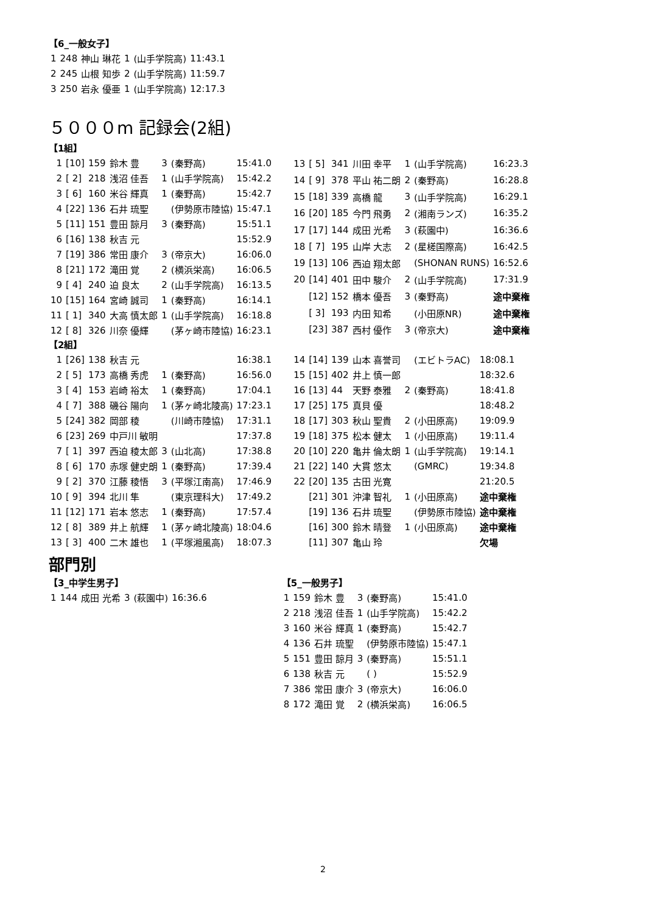【6_一般女子】
| 1 | 248 | 神山 琳花 | 1 | (山手学院高) | 11:43.1 |
| 2 | 245 | 山根 知歩 | 2 | (山手学院高) | 11:59.7 |
| 3 | 250 | 岩永 優亜 | 1 | (山手学院高) | 12:17.3 |
５０００m 記録会(2組)
【1組】
| 1 | [10] | 159 | 鈴木 豊 | 3 | (秦野高) | 15:41.0 |
| 2 | [ 2] | 218 | 浅沼 佳吾 | 1 | (山手学院高) | 15:42.2 |
| 3 | [ 6] | 160 | 米谷 輝真 | 1 | (秦野高) | 15:42.7 |
| 4 | [22] | 136 | 石井 琉聖 | | (伊勢原市陸協) | 15:47.1 |
| 5 | [11] | 151 | 豊田 諒月 | 3 | (秦野高) | 15:51.1 |
| 6 | [16] | 138 | 秋吉 元 | | | 15:52.9 |
| 7 | [19] | 386 | 常田 康介 | 3 | (帝京大) | 16:06.0 |
| 8 | [21] | 172 | 滝田 覚 | 2 | (横浜栄高) | 16:06.5 |
| 9 | [ 4] | 240 | 迫 良太 | 2 | (山手学院高) | 16:13.5 |
| 10 | [15] | 164 | 宮崎 誠司 | 1 | (秦野高) | 16:14.1 |
| 11 | [ 1] | 340 | 大高 慎太郎 | 1 | (山手学院高) | 16:18.8 |
| 12 | [ 8] | 326 | 川奈 優輝 | | (茅ヶ崎市陸協) | 16:23.1 |
| 13 | [ 5] | 341 | 川田 幸平 | 1 | (山手学院高) | 16:23.3 |
| 14 | [ 9] | 378 | 平山 祐二朗 | 2 | (秦野高) | 16:28.8 |
| 15 | [18] | 339 | 高橋 龍 | 3 | (山手学院高) | 16:29.1 |
| 16 | [20] | 185 | 今門 飛勇 | 2 | (湘南ランズ) | 16:35.2 |
| 17 | [17] | 144 | 成田 光希 | 3 | (萩園中) | 16:36.6 |
| 18 | [ 7] | 195 | 山岸 大志 | 2 | (星槎国際高) | 16:42.5 |
| 19 | [13] | 106 | 西迫 翔太郎 | | (SHONAN RUNS) | 16:52.6 |
| 20 | [14] | 401 | 田中 駿介 | 2 | (山手学院高) | 17:31.9 |
| | [12] | 152 | 橋本 優吾 | 3 | (秦野高) | 途中棄権 |
| | [ 3] | 193 | 内田 知希 | | (小田原NR) | 途中棄権 |
| | [23] | 387 | 西村 優作 | 3 | (帝京大) | 途中棄権 |
【2組】
| 1 | [26] | 138 | 秋吉 元 | | | 16:38.1 |
| 2 | [ 5] | 173 | 高橋 秀虎 | 1 | (秦野高) | 16:56.0 |
| 3 | [ 4] | 153 | 岩崎 裕太 | 1 | (秦野高) | 17:04.1 |
| 4 | [ 7] | 388 | 磯谷 陽向 | 1 | (茅ヶ崎北陵高) | 17:23.1 |
| 5 | [24] | 382 | 岡部 稜 | | (川崎市陸協) | 17:31.1 |
| 6 | [23] | 269 | 中戸川 敏明 | | | 17:37.8 |
| 7 | [ 1] | 397 | 西迫 稜太郎 | 3 | (山北高) | 17:38.8 |
| 8 | [ 6] | 170 | 赤塚 健史朗 | 1 | (秦野高) | 17:39.4 |
| 9 | [ 2] | 370 | 江藤 稜悟 | 3 | (平塚江南高) | 17:46.9 |
| 10 | [ 9] | 394 | 北川 隼 | | (東京理科大) | 17:49.2 |
| 11 | [12] | 171 | 岩本 悠志 | 1 | (秦野高) | 17:57.4 |
| 12 | [ 8] | 389 | 井上 航輝 | 1 | (茅ヶ崎北陵高) | 18:04.6 |
| 13 | [ 3] | 400 | 二木 雄也 | 1 | (平塚湘風高) | 18:07.3 |
| 14 | [14] | 139 | 山本 喜誉司 | | (エビトラAC) | 18:08.1 |
| 15 | [15] | 402 | 井上 慎一郎 | | | 18:32.6 |
| 16 | [13] | 44 | 天野 泰雅 | 2 | (秦野高) | 18:41.8 |
| 17 | [25] | 175 | 真貝 優 | | | 18:48.2 |
| 18 | [17] | 303 | 秋山 聖貴 | 2 | (小田原高) | 19:09.9 |
| 19 | [18] | 375 | 松本 健太 | 1 | (小田原高) | 19:11.4 |
| 20 | [10] | 220 | 亀井 倫太朗 | 1 | (山手学院高) | 19:14.1 |
| 21 | [22] | 140 | 大貫 悠太 | | (GMRC) | 19:34.8 |
| 22 | [20] | 135 | 古田 光寛 | | | 21:20.5 |
| | [21] | 301 | 沖津 智礼 | 1 | (小田原高) | 途中棄権 |
| | [19] | 136 | 石井 琉聖 | | (伊勢原市陸協) | 途中棄権 |
| | [16] | 300 | 鈴木 晴登 | 1 | (小田原高) | 途中棄権 |
| | [11] | 307 | 亀山 玲 | | | 欠場 |
部門別
【3_中学生男子】
| 1 | 144 | 成田 光希 | 3 | (萩園中) | 16:36.6 |
【5_一般男子】
| 1 | 159 | 鈴木 豊 | 3 | (秦野高) | 15:41.0 |
| 2 | 218 | 浅沼 佳吾 | 1 | (山手学院高) | 15:42.2 |
| 3 | 160 | 米谷 輝真 | 1 | (秦野高) | 15:42.7 |
| 4 | 136 | 石井 琉聖 | | (伊勢原市陸協) | 15:47.1 |
| 5 | 151 | 豊田 諒月 | 3 | (秦野高) | 15:51.1 |
| 6 | 138 | 秋吉 元 | | ( ) | 15:52.9 |
| 7 | 386 | 常田 康介 | 3 | (帝京大) | 16:06.0 |
| 8 | 172 | 滝田 覚 | 2 | (横浜栄高) | 16:06.5 |
2